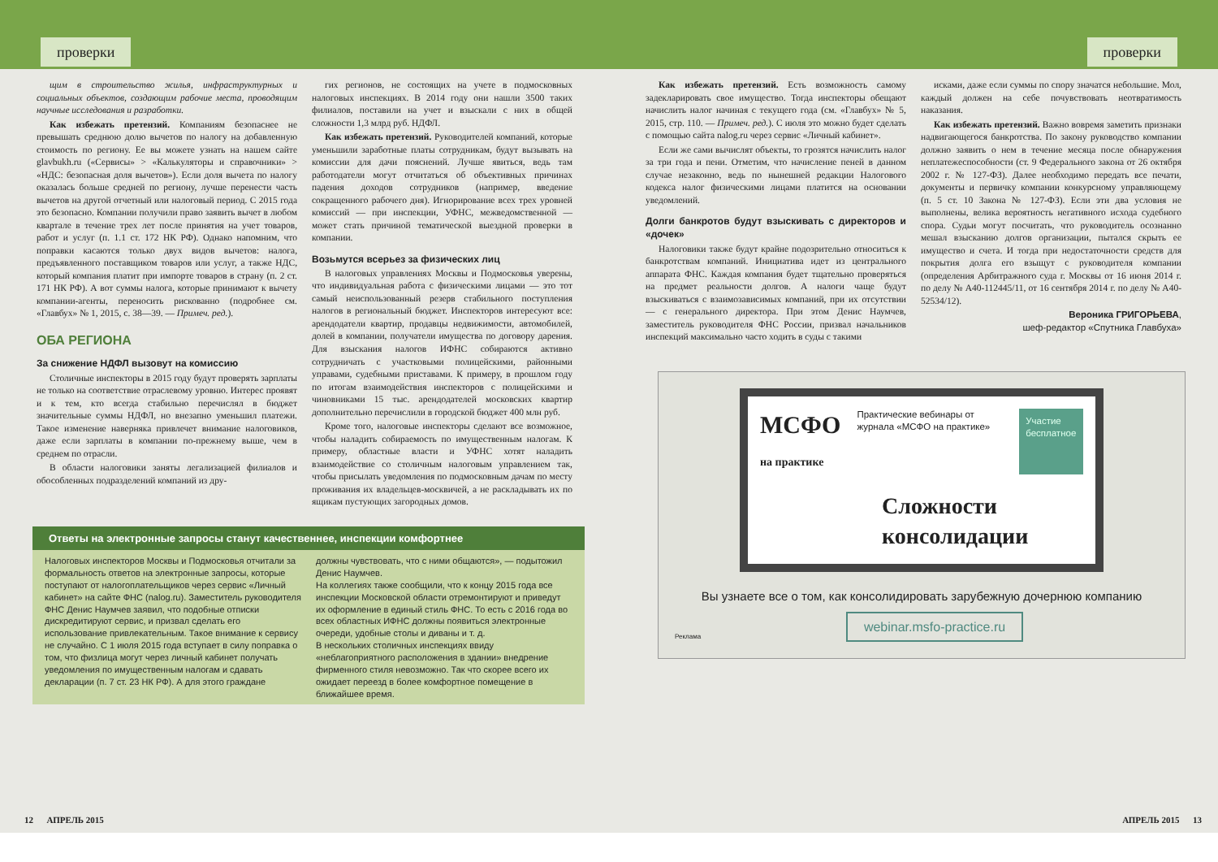проверки
щим в строительство жилья, инфраструктурных и социальных объектов, создающим рабочие места, проводящим научные исследования и разработки.
Как избежать претензий. Компаниям безопаснее не превышать среднюю долю вычетов по налогу на добавленную стоимость по региону. Ее вы можете узнать на нашем сайте glavbukh.ru («Сервисы» > «Калькуляторы и справочники» > «НДС: безопасная доля вычетов»). Если доля вычета по налогу оказалась больше средней по региону, лучше перенести часть вычетов на другой отчетный или налоговый период. С 2015 года это безопасно. Компании получили право заявить вычет в любом квартале в течение трех лет после принятия на учет товаров, работ и услуг (п. 1.1 ст. 172 НК РФ). Однако напомним, что поправки касаются только двух видов вычетов: налога, предъявленного поставщиком товаров или услуг, а также НДС, который компания платит при импорте товаров в страну (п. 2 ст. 171 НК РФ). А вот суммы налога, которые принимают к вычету компании-агенты, переносить рискованно (подробнее см. «Главбух» № 1, 2015, с. 38—39. — Примеч. ред.).
ОБА РЕГИОНА
За снижение НДФЛ вызовут на комиссию
Столичные инспекторы в 2015 году будут проверять зарплаты не только на соответствие отраслевому уровню. Интерес проявят и к тем, кто всегда стабильно перечислял в бюджет значительные суммы НДФЛ, но внезапно уменьшил платежи. Такое изменение наверняка привлечет внимание налоговиков, даже если зарплаты в компании по-прежнему выше, чем в среднем по отрасли.
В области налоговики заняты легализацией филиалов и обособленных подразделений компаний из дру-
гих регионов, не состоящих на учете в подмосковных налоговых инспекциях. В 2014 году они нашли 3500 таких филиалов, поставили на учет и взыскали с них в общей сложности 1,3 млрд руб. НДФЛ.
Как избежать претензий. Руководителей компаний, которые уменьшили заработные платы сотрудникам, будут вызывать на комиссии для дачи пояснений. Лучше явиться, ведь там работодатели могут отчитаться об объективных причинах падения доходов сотрудников (например, введение сокращенного рабочего дня). Игнорирование всех трех уровней комиссий — при инспекции, УФНС, межведомственной — может стать причиной тематической выездной проверки в компании.
Возьмутся всерьез за физических лиц
В налоговых управлениях Москвы и Подмосковья уверены, что индивидуальная работа с физическими лицами — это тот самый неиспользованный резерв стабильного поступления налогов в региональный бюджет. Инспекторов интересуют все: арендодатели квартир, продавцы недвижимости, автомобилей, долей в компании, получатели имущества по договору дарения. Для взыскания налогов ИФНС собираются активно сотрудничать с участковыми полицейскими, районными управами, судебными приставами. К примеру, в прошлом году по итогам взаимодействия инспекторов с полицейскими и чиновниками 15 тыс. арендодателей московских квартир дополнительно перечислили в городской бюджет 400 млн руб.
Кроме того, налоговые инспекторы сделают все возможное, чтобы наладить собираемость по имущественным налогам. К примеру, областные власти и УФНС хотят наладить взаимодействие со столичным налоговым управлением так, чтобы присылать уведомления по подмосковным дачам по месту проживания их владельцев-москвичей, а не раскладывать их по ящикам пустующих загородных домов.
Ответы на электронные запросы станут качественнее, инспекции комфортнее
Налоговых инспекторов Москвы и Подмосковья отчитали за формальность ответов на электронные запросы, которые поступают от налогоплательщиков через сервис «Личный кабинет» на сайте ФНС (nalog.ru). Заместитель руководителя ФНС Денис Наумчев заявил, что подобные отписки дискредитируют сервис, и призвал сделать его использование привлекательным. Такое внимание к сервису не случайно. С 1 июля 2015 года вступает в силу поправка о том, что физлица могут через личный кабинет получать уведомления по имущественным налогам и сдавать декларации (п. 7 ст. 23 НК РФ). А для этого граждане
должны чувствовать, что с ними общаются», — подытожил Денис Наумчев.
На коллегиях также сообщили, что к концу 2015 года все инспекции Московской области отремонтируют и приведут их оформление в единый стиль ФНС. То есть с 2016 года во всех областных ИФНС должны появиться электронные очереди, удобные столы и диваны и т. д.
В нескольких столичных инспекциях ввиду «неблагоприятного расположения в здании» внедрение фирменного стиля невозможно. Так что скорее всего их ожидает переезд в более комфортное помещение в ближайшее время.
12 АПРЕЛЬ 2015
проверки
Как избежать претензий. Есть возможность самому задекларировать свое имущество. Тогда инспекторы обещают начислить налог начиная с текущего года (см. «Главбух» № 5, 2015, стр. 110. — Примеч. ред.). С июля это можно будет сделать с помощью сайта nalog.ru через сервис «Личный кабинет».
Если же сами вычислят объекты, то грозятся начислить налог за три года и пени. Отметим, что начисление пеней в данном случае незаконно, ведь по нынешней редакции Налогового кодекса налог физическими лицами платится на основании уведомлений.
Долги банкротов будут взыскивать с директоров и «дочек»
Налоговики также будут крайне подозрительно относиться к банкротствам компаний. Инициатива идет из центрального аппарата ФНС. Каждая компания будет тщательно проверяться на предмет реальности долгов. А налоги чаще будут взыскиваться с взаимозависимых компаний, при их отсутствии — с генерального директора. При этом Денис Наумчев, заместитель руководителя ФНС России, призвал начальников инспекций максимально часто ходить в суды с такими
исками, даже если суммы по спору значатся небольшие. Мол, каждый должен на себе почувствовать неотвратимость наказания.
Как избежать претензий. Важно вовремя заметить признаки надвигающегося банкротства. По закону руководство компании должно заявить о нем в течение месяца после обнаружения неплатежеспособности (ст. 9 Федерального закона от 26 октября 2002 г. № 127-ФЗ). Далее необходимо передать все печати, документы и первичку компании конкурсному управляющему (п. 5 ст. 10 Закона № 127-ФЗ). Если эти два условия не выполнены, велика вероятность негативного исхода судебного спора. Судьи могут посчитать, что руководитель осознанно мешал взысканию долгов организации, пытался скрыть ее имущество и счета. И тогда при недостаточности средств для покрытия долга его взыщут с руководителя компании (определения Арбитражного суда г. Москвы от 16 июня 2014 г. по делу № А40-112445/11, от 16 сентября 2014 г. по делу № А40-52534/12).
Вероника ГРИГОРЬЕВА,
шеф-редактор «Спутника Главбуха»
МСФО
на практике
Практические вебинары от журнала «МСФО на практике»
Участие бесплатное
Сложности консолидации
Вы узнаете все о том, как консолидировать зарубежную дочернюю компанию
Реклама webinar.msfo-practice.ru
АПРЕЛЬ 2015 13